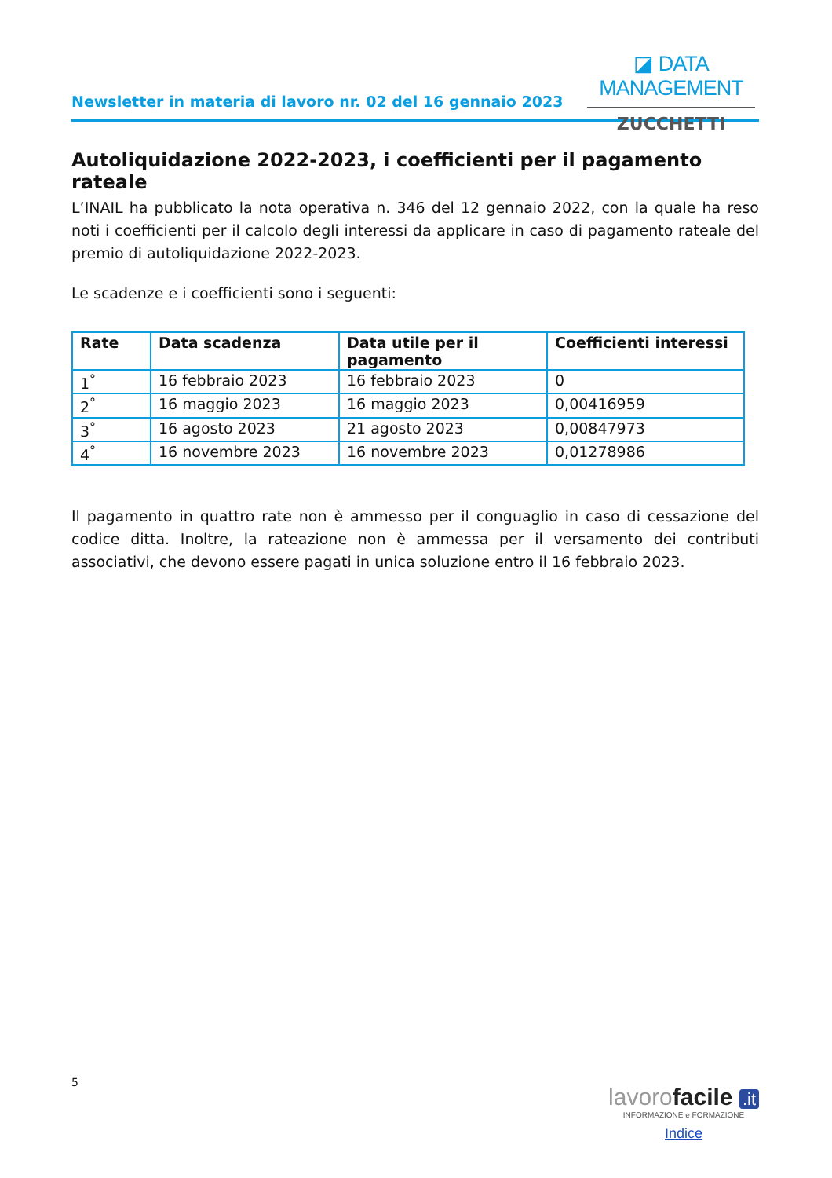Newsletter in materia di lavoro nr. 02 del 16 gennaio 2023
◪ DATA MANAGEMENT
ZUCCHETTI
Autoliquidazione 2022-2023, i coefficienti per il pagamento rateale
L’INAIL ha pubblicato la nota operativa n. 346 del 12 gennaio 2022, con la quale ha reso noti i coefficienti per il calcolo degli interessi da applicare in caso di pagamento rateale del premio di autoliquidazione 2022-2023.
Le scadenze e i coefficienti sono i seguenti:
| Rate | Data scadenza | Data utile per il pagamento | Coefficienti interessi |
| --- | --- | --- | --- |
| 1<sup>°</sup> | 16 febbraio 2023 | 16 febbraio 2023 | 0 |
| 2<sup>°</sup> | 16 maggio 2023 | 16 maggio 2023 | 0,00416959 |
| 3<sup>°</sup> | 16 agosto 2023 | 21 agosto 2023 | 0,00847973 |
| 4<sup>°</sup> | 16 novembre 2023 | 16 novembre 2023 | 0,01278986 |
Il pagamento in quattro rate non è ammesso per il conguaglio in caso di cessazione del codice ditta. Inoltre, la rateazione non è ammessa per il versamento dei contributi associativi, che devono essere pagati in unica soluzione entro il 16 febbraio 2023.
5
lavorofacile .it
INFORMAZIONE e FORMAZIONE
Indice